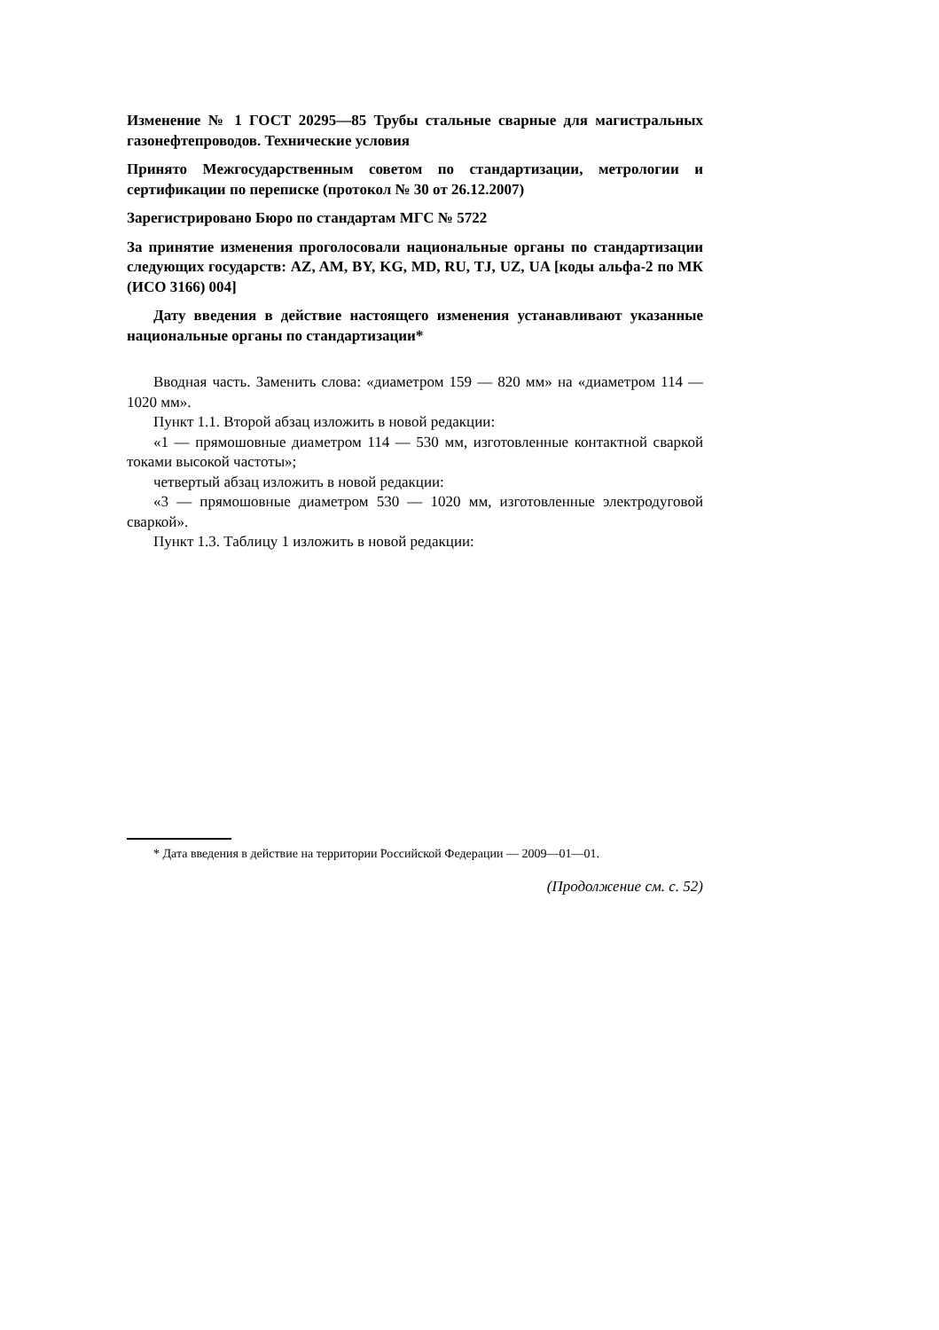Изменение № 1 ГОСТ 20295—85 Трубы стальные сварные для магистральных газонефтепроводов. Технические условия
Принято Межгосударственным советом по стандартизации, метрологии и сертификации по переписке (протокол № 30 от 26.12.2007)
Зарегистрировано Бюро по стандартам МГС № 5722
За принятие изменения проголосовали национальные органы по стандартизации следующих государств: AZ, AM, BY, KG, MD, RU, TJ, UZ, UA [коды альфа-2 по МК (ИСО 3166) 004]
Дату введения в действие настоящего изменения устанавливают указанные национальные органы по стандартизации*
Вводная часть. Заменить слова: «диаметром 159 — 820 мм» на «диаметром 114 — 1020 мм».
Пункт 1.1. Второй абзац изложить в новой редакции:
«1 — прямошовные диаметром 114 — 530 мм, изготовленные контактной сваркой токами высокой частоты»;
четвертый абзац изложить в новой редакции:
«3 — прямошовные диаметром 530 — 1020 мм, изготовленные электродуговой сваркой».
Пункт 1.3. Таблицу 1 изложить в новой редакции:
* Дата введения в действие на территории Российской Федерации — 2009—01—01.
(Продолжение см. с. 52)